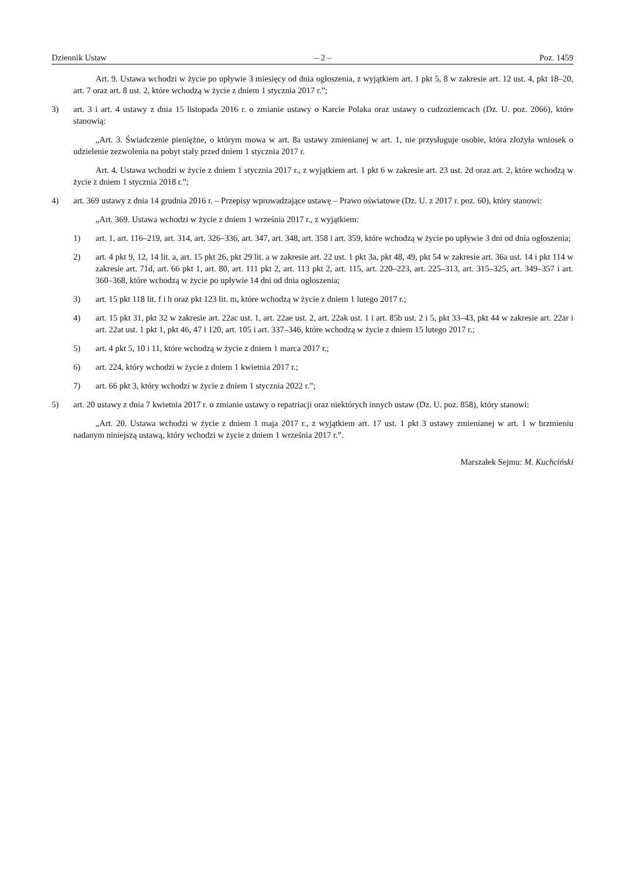Dziennik Ustaw – 2 – Poz. 1459
Art. 9. Ustawa wchodzi w życie po upływie 3 miesięcy od dnia ogłoszenia, z wyjątkiem art. 1 pkt 5, 8 w zakresie art. 12 ust. 4, pkt 18–20, art. 7 oraz art. 8 ust. 2, które wchodzą w życie z dniem 1 stycznia 2017 r.”;
3) art. 3 i art. 4 ustawy z dnia 15 listopada 2016 r. o zmianie ustawy o Karcie Polaka oraz ustawy o cudzoziemcach (Dz. U. poz. 2066), które stanowią:
„Art. 3. Świadczenie pieniężne, o którym mowa w art. 8a ustawy zmienianej w art. 1, nie przysługuje osobie, która złożyła wniosek o udzielenie zezwolenia na pobyt stały przed dniem 1 stycznia 2017 r.
Art. 4. Ustawa wchodzi w życie z dniem 1 stycznia 2017 r., z wyjątkiem art. 1 pkt 6 w zakresie art. 23 ust. 2d oraz art. 2, które wchodzą w życie z dniem 1 stycznia 2018 r.”;
4) art. 369 ustawy z dnia 14 grudnia 2016 r. – Przepisy wprowadzające ustawę – Prawo oświatowe (Dz. U. z 2017 r. poz. 60), który stanowi:
„Art. 369. Ustawa wchodzi w życie z dniem 1 września 2017 r., z wyjątkiem:
1) art. 1, art. 116–219, art. 314, art. 326–336, art. 347, art. 348, art. 358 i art. 359, które wchodzą w życie po upływie 3 dni od dnia ogłoszenia;
2) art. 4 pkt 9, 12, 14 lit. a, art. 15 pkt 26, pkt 29 lit. a w zakresie art. 22 ust. 1 pkt 3a, pkt 48, 49, pkt 54 w zakresie art. 36a ust. 14 i pkt 114 w zakresie art. 71d, art. 66 pkt 1, art. 80, art. 111 pkt 2, art. 113 pkt 2, art. 115, art. 220–223, art. 225–313, art. 315–325, art. 349–357 i art. 360–368, które wchodzą w życie po upływie 14 dni od dnia ogłoszenia;
3) art. 15 pkt 118 lit. f i h oraz pkt 123 lit. m, które wchodzą w życie z dniem 1 lutego 2017 r.;
4) art. 15 pkt 31, pkt 32 w zakresie art. 22ac ust. 1, art. 22ae ust. 2, art. 22ak ust. 1 i art. 85b ust. 2 i 5, pkt 33–43, pkt 44 w zakresie art. 22ar i art. 22at ust. 1 pkt 1, pkt 46, 47 i 120, art. 105 i art. 337–346, które wchodzą w życie z dniem 15 lutego 2017 r.;
5) art. 4 pkt 5, 10 i 11, które wchodzą w życie z dniem 1 marca 2017 r.;
6) art. 224, który wchodzi w życie z dniem 1 kwietnia 2017 r.;
7) art. 66 pkt 3, który wchodzi w życie z dniem 1 stycznia 2022 r.”;
5) art. 20 ustawy z dnia 7 kwietnia 2017 r. o zmianie ustawy o repatriacji oraz niektórych innych ustaw (Dz. U. poz. 858), który stanowi:
„Art. 20. Ustawa wchodzi w życie z dniem 1 maja 2017 r., z wyjątkiem art. 17 ust. 1 pkt 3 ustawy zmienianej w art. 1 w brzmieniu nadanym niniejszą ustawą, który wchodzi w życie z dniem 1 września 2017 r.”.
Marszałek Sejmu: M. Kuchciński